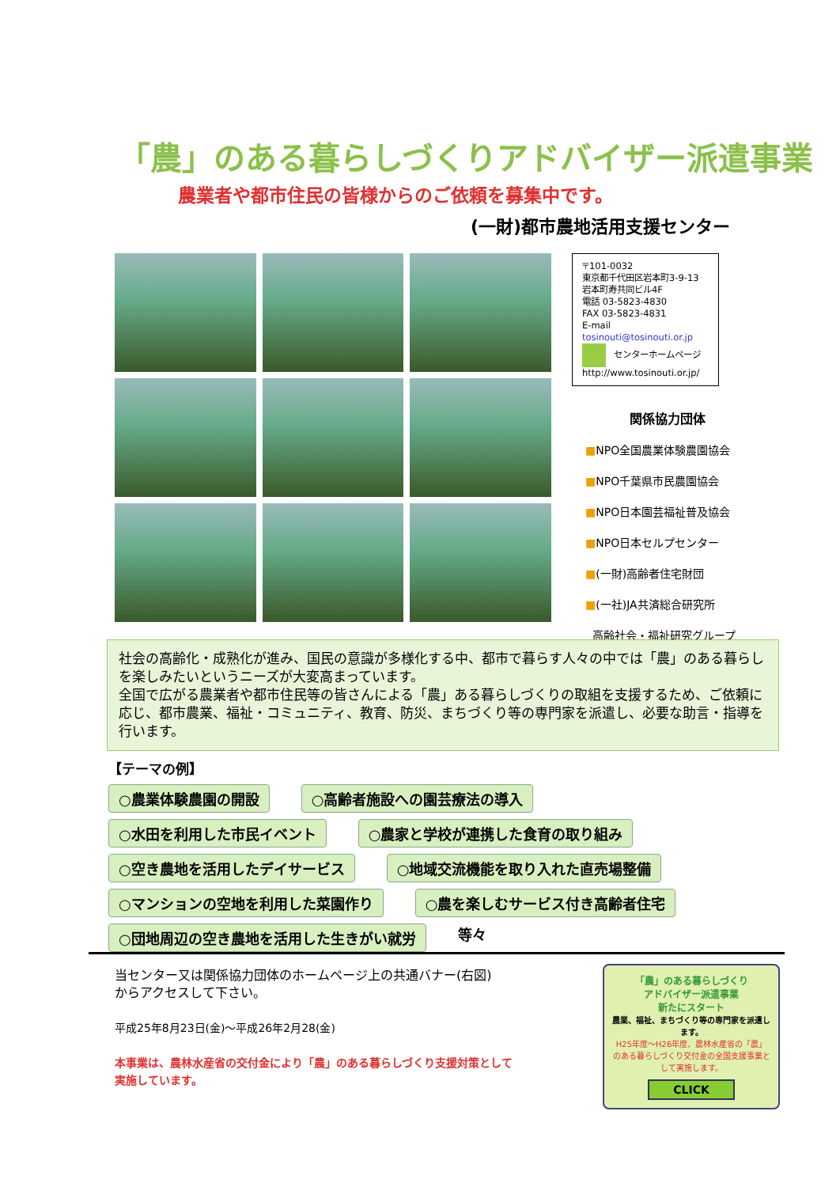「農」のある暮らしづくりアドバイザー派遣事業
農業者や都市住民の皆様からのご依頼を募集中です。
(一財)都市農地活用支援センター
〒101-0032
東京都千代田区岩本町3-9-13
岩本町寿共同ビル4F
電話 03-5823-4830
FAX 03-5823-4831
E-mail tosinouti@tosinouti.or.jp
センターホームページ
http://www.tosinouti.or.jp/
関係協力団体
■NPO全国農業体験農園協会
■NPO千葉県市民農園協会
■NPO日本園芸福祉普及協会
■NPO日本セルプセンター
■(一財)高齢者住宅財団
■(一社)JA共済総合研究所
高齢社会・福祉研究グループ
社会の高齢化・成熟化が進み、国民の意識が多様化する中、都市で暮らす人々の中では「農」のある暮らしを楽しみたいというニーズが大変高まっています。
全国で広がる農業者や都市住民等の皆さんによる「農」ある暮らしづくりの取組を支援するため、ご依頼に応じ、都市農業、福祉・コミュニティ、教育、防災、まちづくり等の専門家を派遣し、必要な助言・指導を行います。
【テーマの例】
○農業体験農園の開設 ○高齢者施設への園芸療法の導入
○水田を利用した市民イベント ○農家と学校が連携した食育の取り組み
○空き農地を活用したデイサービス ○地域交流機能を取り入れた直売場整備
○マンションの空地を利用した菜園作り ○農を楽しむサービス付き高齢者住宅
○団地周辺の空き農地を活用した生きがい就労 等々
当センター又は関係協力団体のホームページ上の共通バナー(右図)
からアクセスして下さい。
平成25年8月23日(金)～平成26年2月28(金)
本事業は、農林水産省の交付金により「農」のある暮らしづくり支援対策として
実施しています。
「農」のある暮らしづくり
アドバイザー派遣事業
新たにスタート
農業、福祉、まちづくり等の専門家を派遣します。
H25年度～H26年度、農林水産省の「農」のある暮らしづくり交付金の全国支援事業として実施します。
CLICK